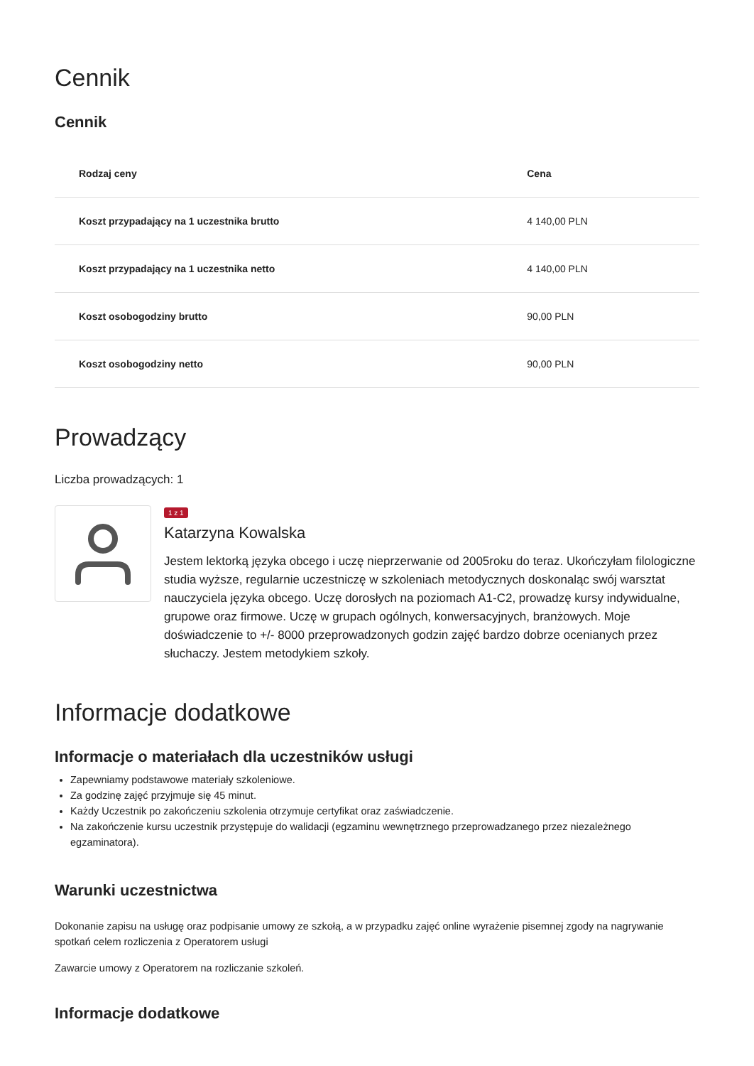Cennik
Cennik
| Rodzaj ceny | Cena |
| --- | --- |
| Koszt przypadający na 1 uczestnika brutto | 4 140,00 PLN |
| Koszt przypadający na 1 uczestnika netto | 4 140,00 PLN |
| Koszt osobogodziny brutto | 90,00 PLN |
| Koszt osobogodziny netto | 90,00 PLN |
Prowadzący
Liczba prowadzących: 1
1 z 1
Katarzyna Kowalska
Jestem lektorką języka obcego i uczę nieprzerwanie od 2005roku do teraz. Ukończyłam filologiczne studia wyższe, regularnie uczestniczę w szkoleniach metodycznych doskonaląc swój warsztat nauczyciela języka obcego. Uczę dorosłych na poziomach A1-C2, prowadzę kursy indywidualne, grupowe oraz firmowe. Uczę w grupach ogólnych, konwersacyjnych, branżowych. Moje doświadczenie to +/- 8000 przeprowadzonych godzin zajęć bardzo dobrze ocenianych przez słuchaczy. Jestem metodykiem szkoły.
Informacje dodatkowe
Informacje o materiałach dla uczestników usługi
Zapewniamy podstawowe materiały szkoleniowe.
Za godzinę zajęć przyjmuje się 45 minut.
Każdy Uczestnik po zakończeniu szkolenia otrzymuje certyfikat oraz zaświadczenie.
Na zakończenie kursu uczestnik przystępuje do walidacji (egzaminu wewnętrznego przeprowadzanego przez niezależnego egzaminatora).
Warunki uczestnictwa
Dokonanie zapisu na usługę oraz podpisanie umowy ze szkołą, a w przypadku zajęć online wyrażenie pisemnej zgody na nagrywanie spotkań celem rozliczenia z Operatorem usługi
Zawarcie umowy z Operatorem na rozliczanie szkoleń.
Informacje dodatkowe